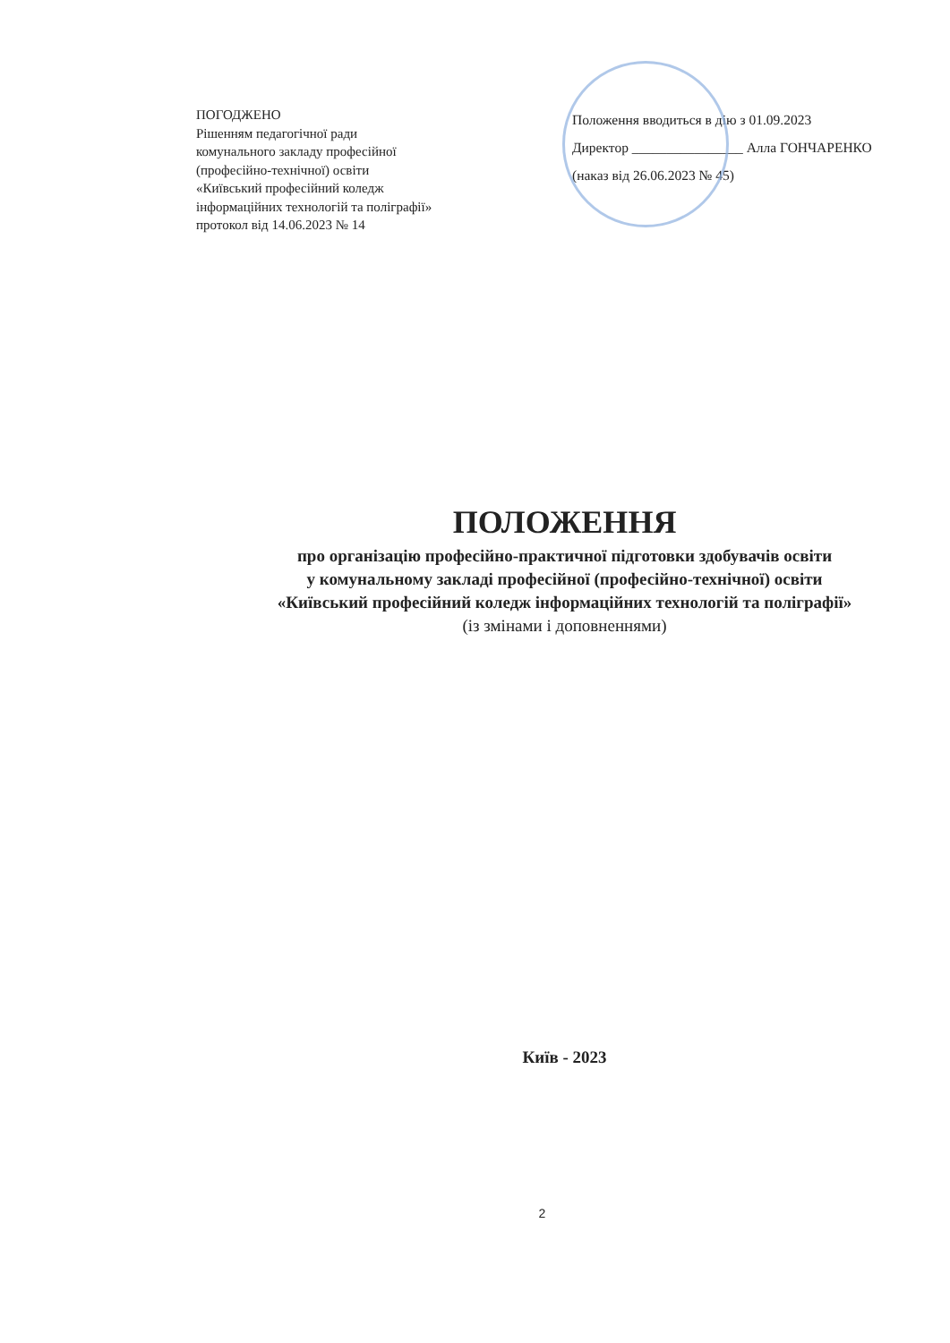ПОГОДЖЕНО
Рішенням педагогічної ради
комунального закладу професійної
(професійно-технічної) освіти
«Київський професійний коледж
інформаційних технологій та поліграфії»
протокол від 14.06.2023 № 14
Положення вводиться в дію з 01.09.2023
Директор ________________ Алла ГОНЧАРЕНКО
(наказ від 26.06.2023 № 45)
ПОЛОЖЕННЯ
про організацію професійно-практичної підготовки здобувачів освіти
у комунальному закладі професійної (професійно-технічної) освіти
«Київський професійний коледж інформаційних технологій та поліграфії»
(із змінами і доповненнями)
Київ - 2023
2